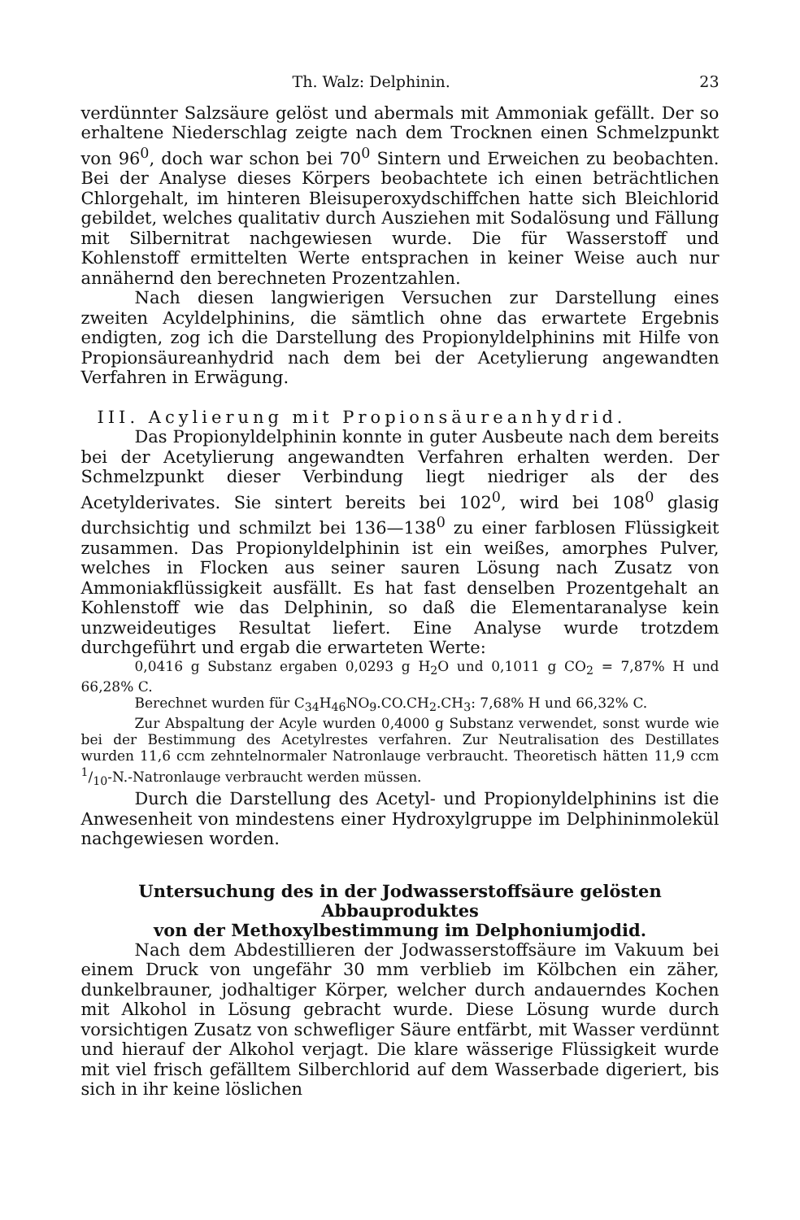Th. Walz: Delphinin. 23
verdünnter Salzsäure gelöst und abermals mit Ammoniak gefällt. Der so erhaltene Niederschlag zeigte nach dem Trocknen einen Schmelzpunkt von 96<sup>0</sup>, doch war schon bei 70<sup>0</sup> Sintern und Erweichen zu beobachten. Bei der Analyse dieses Körpers beobachtete ich einen beträchtlichen Chlorgehalt, im hinteren Bleisuperoxydschiffchen hatte sich Bleichlorid gebildet, welches qualitativ durch Ausziehen mit Sodalösung und Fällung mit Silbernitrat nachgewiesen wurde. Die für Wasserstoff und Kohlenstoff ermittelten Werte entsprachen in keiner Weise auch nur annähernd den berechneten Prozentzahlen.
Nach diesen langwierigen Versuchen zur Darstellung eines zweiten Acyldelphinins, die sämtlich ohne das erwartete Ergebnis endigten, zog ich die Darstellung des Propionyldelphinins mit Hilfe von Propionsäureanhydrid nach dem bei der Acetylierung angewandten Verfahren in Erwägung.
III. Acylierung mit Propionsäureanhydrid.
Das Propionyldelphinin konnte in guter Ausbeute nach dem bereits bei der Acetylierung angewandten Verfahren erhalten werden. Der Schmelzpunkt dieser Verbindung liegt niedriger als der des Acetylderivates. Sie sintert bereits bei 102<sup>0</sup>, wird bei 108<sup>0</sup> glasig durchsichtig und schmilzt bei 136—138<sup>0</sup> zu einer farblosen Flüssigkeit zusammen. Das Propionyldelphinin ist ein weißes, amorphes Pulver, welches in Flocken aus seiner sauren Lösung nach Zusatz von Ammoniakflüssigkeit ausfällt. Es hat fast denselben Prozentgehalt an Kohlenstoff wie das Delphinin, so daß die Elementaranalyse kein unzweideutiges Resultat liefert. Eine Analyse wurde trotzdem durchgeführt und ergab die erwarteten Werte:
0,0416 g Substanz ergaben 0,0293 g H<sub>2</sub>O und 0,1011 g CO<sub>2</sub> = 7,87% H und 66,28% C.
Berechnet wurden für C<sub>34</sub>H<sub>46</sub>NO<sub>9</sub>.CO.CH<sub>2</sub>.CH<sub>3</sub>: 7,68% H und 66,32% C.
Zur Abspaltung der Acyle wurden 0,4000 g Substanz verwendet, sonst wurde wie bei der Bestimmung des Acetylrestes verfahren. Zur Neutralisation des Destillates wurden 11,6 ccm zehntelnormaler Natronlauge verbraucht. Theoretisch hätten 11,9 ccm 1/10-N.-Natronlauge verbraucht werden müssen.
Durch die Darstellung des Acetyl- und Propionyldelphinins ist die Anwesenheit von mindestens einer Hydroxylgruppe im Delphininmolekül nachgewiesen worden.
Untersuchung des in der Jodwasserstoffsäure gelösten Abbauproduktes
von der Methoxylbestimmung im Delphoniumjodid.
Nach dem Abdestillieren der Jodwasserstoffsäure im Vakuum bei einem Druck von ungefähr 30 mm verblieb im Kölbchen ein zäher, dunkelbrauner, jodhaltiger Körper, welcher durch andauerndes Kochen mit Alkohol in Lösung gebracht wurde. Diese Lösung wurde durch vorsichtigen Zusatz von schwefliger Säure entfärbt, mit Wasser verdünnt und hierauf der Alkohol verjagt. Die klare wässerige Flüssigkeit wurde mit viel frisch gefälltem Silberchlorid auf dem Wasserbade digeriert, bis sich in ihr keine löslichen